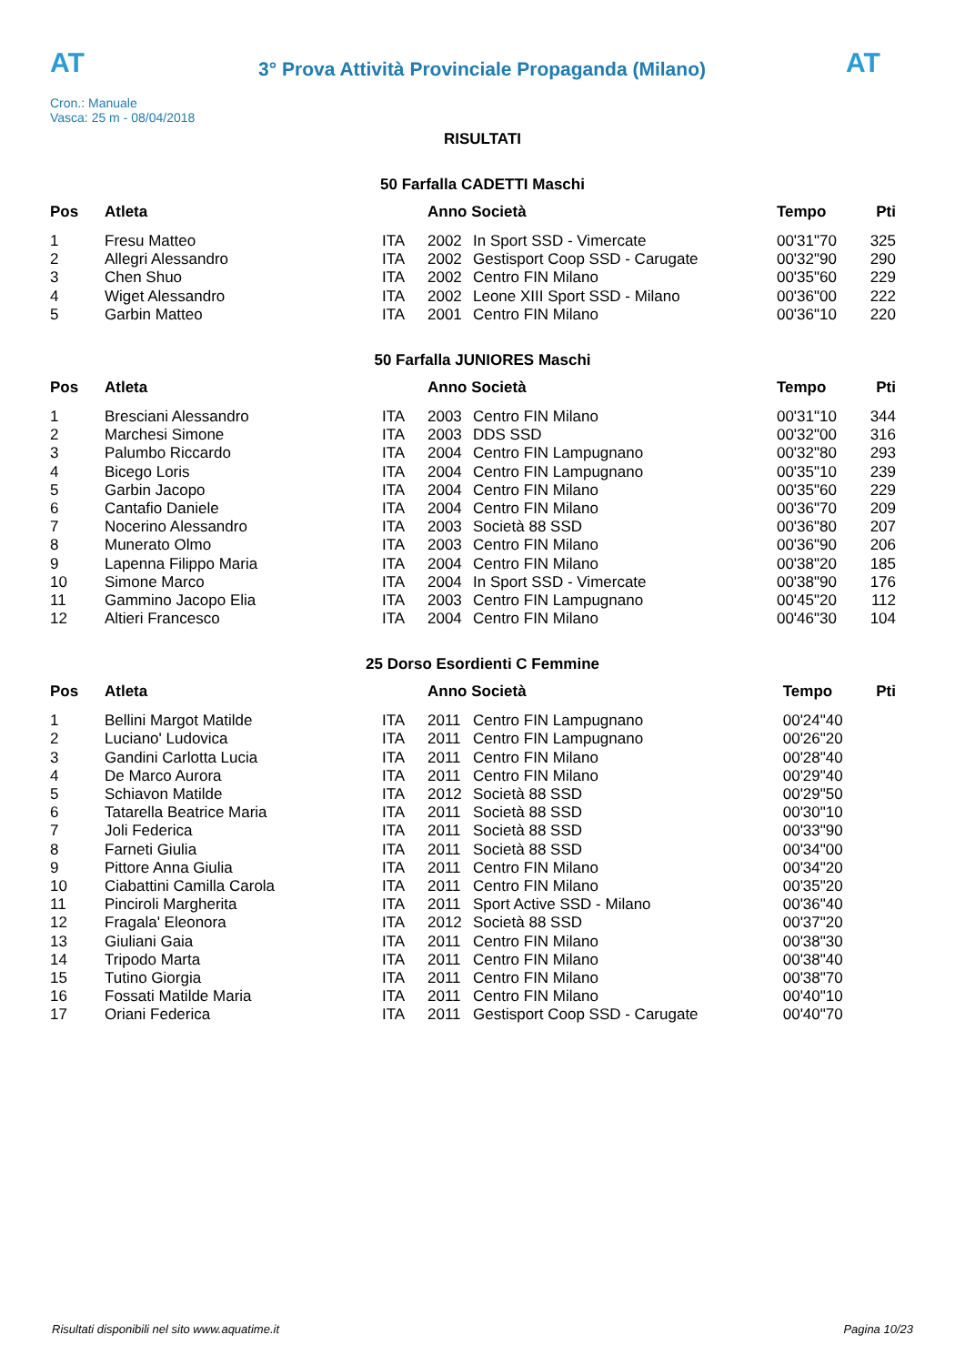AT
3° Prova Attività Provinciale Propaganda (Milano)
AT
Cron.: Manuale
Vasca: 25 m - 08/04/2018
RISULTATI
50 Farfalla CADETTI Maschi
| Pos | Atleta | | Anno Società | | Tempo | Pti |
| --- | --- | --- | --- | --- | --- | --- |
| 1 | Fresu Matteo | ITA | 2002 | In Sport SSD - Vimercate | 00'31"70 | 325 |
| 2 | Allegri Alessandro | ITA | 2002 | Gestisport Coop SSD - Carugate | 00'32"90 | 290 |
| 3 | Chen Shuo | ITA | 2002 | Centro FIN Milano | 00'35"60 | 229 |
| 4 | Wiget Alessandro | ITA | 2002 | Leone XIII Sport SSD - Milano | 00'36"00 | 222 |
| 5 | Garbin Matteo | ITA | 2001 | Centro FIN Milano | 00'36"10 | 220 |
50 Farfalla JUNIORES Maschi
| Pos | Atleta | | Anno Società | | Tempo | Pti |
| --- | --- | --- | --- | --- | --- | --- |
| 1 | Bresciani Alessandro | ITA | 2003 | Centro FIN Milano | 00'31"10 | 344 |
| 2 | Marchesi Simone | ITA | 2003 | DDS SSD | 00'32"00 | 316 |
| 3 | Palumbo Riccardo | ITA | 2004 | Centro FIN Lampugnano | 00'32"80 | 293 |
| 4 | Bicego Loris | ITA | 2004 | Centro FIN Lampugnano | 00'35"10 | 239 |
| 5 | Garbin Jacopo | ITA | 2004 | Centro FIN Milano | 00'35"60 | 229 |
| 6 | Cantafio Daniele | ITA | 2004 | Centro FIN Milano | 00'36"70 | 209 |
| 7 | Nocerino Alessandro | ITA | 2003 | Società 88 SSD | 00'36"80 | 207 |
| 8 | Munerato Olmo | ITA | 2003 | Centro FIN Milano | 00'36"90 | 206 |
| 9 | Lapenna Filippo Maria | ITA | 2004 | Centro FIN Milano | 00'38"20 | 185 |
| 10 | Simone Marco | ITA | 2004 | In Sport SSD - Vimercate | 00'38"90 | 176 |
| 11 | Gammino Jacopo Elia | ITA | 2003 | Centro FIN Lampugnano | 00'45"20 | 112 |
| 12 | Altieri Francesco | ITA | 2004 | Centro FIN Milano | 00'46"30 | 104 |
25 Dorso Esordienti C Femmine
| Pos | Atleta | | Anno Società | | Tempo | Pti |
| --- | --- | --- | --- | --- | --- | --- |
| 1 | Bellini Margot Matilde | ITA | 2011 | Centro FIN Lampugnano | 00'24"40 | |
| 2 | Luciano' Ludovica | ITA | 2011 | Centro FIN Lampugnano | 00'26"20 | |
| 3 | Gandini Carlotta Lucia | ITA | 2011 | Centro FIN Milano | 00'28"40 | |
| 4 | De Marco Aurora | ITA | 2011 | Centro FIN Milano | 00'29"40 | |
| 5 | Schiavon Matilde | ITA | 2012 | Società 88 SSD | 00'29"50 | |
| 6 | Tatarella Beatrice Maria | ITA | 2011 | Società 88 SSD | 00'30"10 | |
| 7 | Joli Federica | ITA | 2011 | Società 88 SSD | 00'33"90 | |
| 8 | Farneti Giulia | ITA | 2011 | Società 88 SSD | 00'34"00 | |
| 9 | Pittore Anna Giulia | ITA | 2011 | Centro FIN Milano | 00'34"20 | |
| 10 | Ciabattini Camilla Carola | ITA | 2011 | Centro FIN Milano | 00'35"20 | |
| 11 | Pinciroli Margherita | ITA | 2011 | Sport Active SSD - Milano | 00'36"40 | |
| 12 | Fragala' Eleonora | ITA | 2012 | Società 88 SSD | 00'37"20 | |
| 13 | Giuliani Gaia | ITA | 2011 | Centro FIN Milano | 00'38"30 | |
| 14 | Tripodo Marta | ITA | 2011 | Centro FIN Milano | 00'38"40 | |
| 15 | Tutino Giorgia | ITA | 2011 | Centro FIN Milano | 00'38"70 | |
| 16 | Fossati Matilde Maria | ITA | 2011 | Centro FIN Milano | 00'40"10 | |
| 17 | Oriani Federica | ITA | 2011 | Gestisport Coop SSD - Carugate | 00'40"70 | |
Risultati disponibili nel sito www.aquatime.it Pagina 10/23